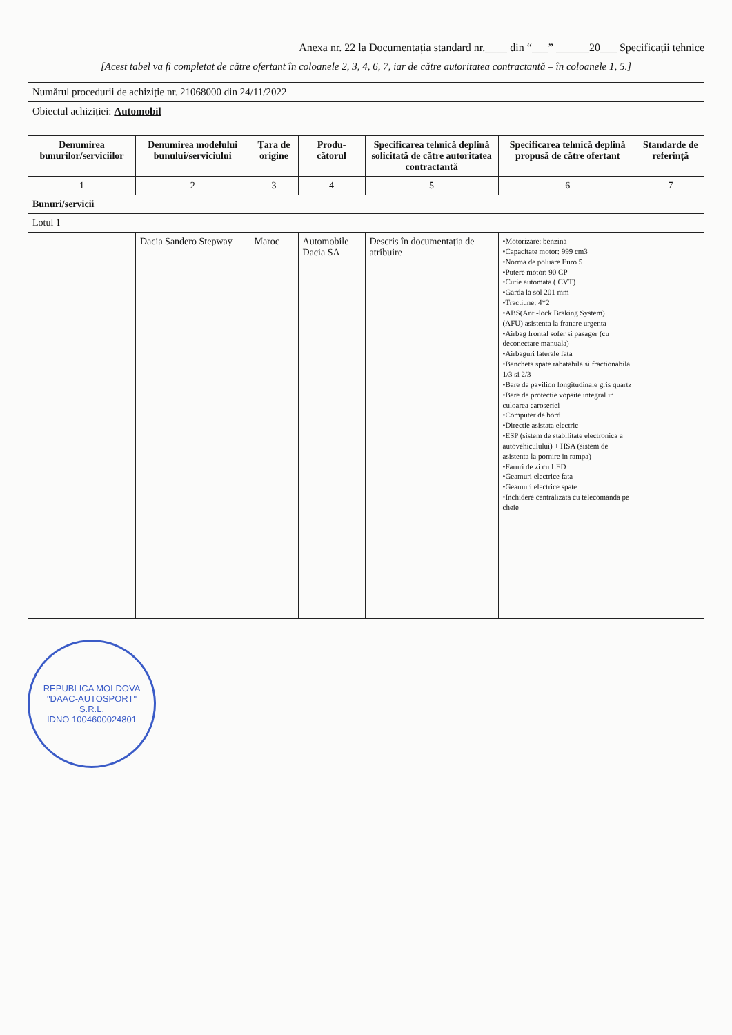Anexa nr. 22 la Documentația standard nr.____ din “___” ______20___ Specificații tehnice
[Acest tabel va fi completat de către ofertant în coloanele 2, 3, 4, 6, 7, iar de către autoritatea contractantă – în coloanele 1, 5.]
| Numărul procedurii de achiziție nr. 21068000 din 24/11/2022 |
| Obiectul achiziției: Automobil |
| Denumirea bunurilor/serviciilor | Denumirea modelului bunului/serviciului | Țara de origine | Produ-cătorul | Specificarea tehnică deplină solicitată de către autoritatea contractantă | Specificarea tehnică deplină propusă de către ofertant | Standarde de referință |
| --- | --- | --- | --- | --- | --- | --- |
| 1 | 2 | 3 | 4 | 5 | 6 | 7 |
| Bunuri/servicii | | | | | | |
| Lotul 1 | | | | | | |
| | Dacia Sandero Stepway | Maroc | Automobile Dacia SA | Descris în documentația de atribuire | •Motorizare: benzina •Capacitate motor: 999 cm3 •Norma de poluare Euro 5 •Putere motor: 90 CP •Cutie automata ( CVT) •Garda la sol 201 mm •Tractiune: 4*2 •ABS(Anti-lock Braking System) + (AFU) asistenta la franare urgenta •Airbag frontal sofer si pasager (cu deconectare manuala) •Airbaguri laterale fata •Bancheta spate rabatabila si fractionabila 1/3 si 2/3 •Bare de pavilion longitudinale gris quartz •Bare de protectie vopsite integral in culoarea caroseriei •Computer de bord •Directie asistata electric •ESP (sistem de stabilitate electronica a autovehiculului) + HSA (sistem de asistenta la pornire in rampa) •Faruri de zi cu LED •Geamuri electrice fata •Geamuri electrice spate •Inchidere centralizata cu telecomanda pe cheie | |
REPUBLICA MOLDOVA
"DAAC-AUTOSPORT"
S.R.L.
IDNO 1004600024801